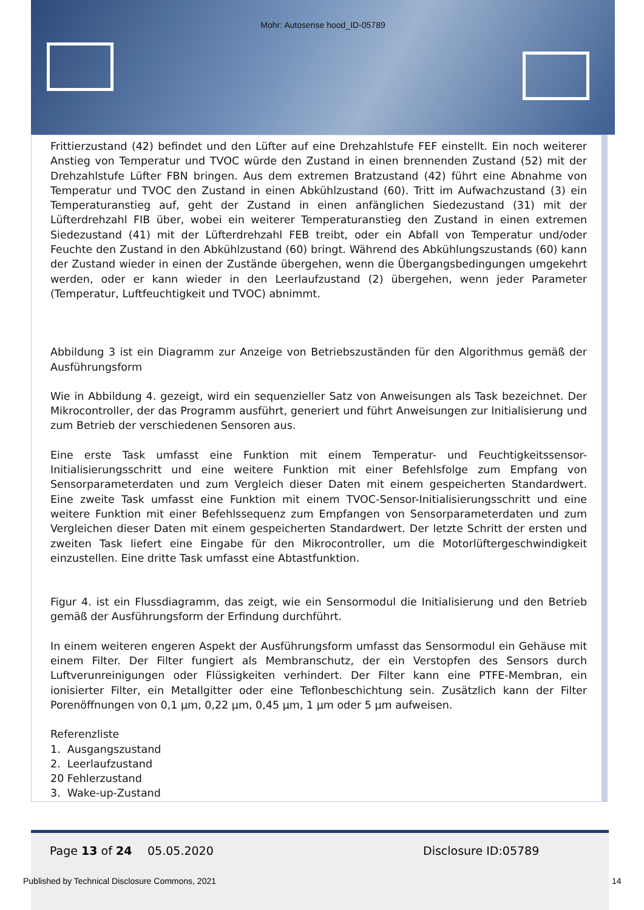Mohr: Autosense hood_ID-05789
Frittierzustand (42) befindet und den Lüfter auf eine Drehzahlstufe FEF einstellt. Ein noch weiterer Anstieg von Temperatur und TVOC würde den Zustand in einen brennenden Zustand (52) mit der Drehzahlstufe Lüfter FBN bringen. Aus dem extremen Bratzustand (42) führt eine Abnahme von Temperatur und TVOC den Zustand in einen Abkühlzustand (60). Tritt im Aufwachzustand (3) ein Temperaturanstieg auf, geht der Zustand in einen anfänglichen Siedezustand (31) mit der Lüfterdrehzahl FIB über, wobei ein weiterer Temperaturanstieg den Zustand in einen extremen Siedezustand (41) mit der Lüfterdrehzahl FEB treibt, oder ein Abfall von Temperatur und/oder Feuchte den Zustand in den Abkühlzustand (60) bringt. Während des Abkühlungszustands (60) kann der Zustand wieder in einen der Zustände übergehen, wenn die Übergangsbedingungen umgekehrt werden, oder er kann wieder in den Leerlaufzustand (2) übergehen, wenn jeder Parameter (Temperatur, Luftfeuchtigkeit und TVOC) abnimmt.
Abbildung 3 ist ein Diagramm zur Anzeige von Betriebszuständen für den Algorithmus gemäß der Ausführungsform
Wie in Abbildung 4. gezeigt, wird ein sequenzieller Satz von Anweisungen als Task bezeichnet. Der Mikrocontroller, der das Programm ausführt, generiert und führt Anweisungen zur Initialisierung und zum Betrieb der verschiedenen Sensoren aus.
Eine erste Task umfasst eine Funktion mit einem Temperatur- und Feuchtigkeitssensor-Initialisierungsschritt und eine weitere Funktion mit einer Befehlsfolge zum Empfang von Sensorparameterdaten und zum Vergleich dieser Daten mit einem gespeicherten Standardwert. Eine zweite Task umfasst eine Funktion mit einem TVOC-Sensor-Initialisierungsschritt und eine weitere Funktion mit einer Befehlssequenz zum Empfangen von Sensorparameterdaten und zum Vergleichen dieser Daten mit einem gespeicherten Standardwert. Der letzte Schritt der ersten und zweiten Task liefert eine Eingabe für den Mikrocontroller, um die Motorlüftergeschwindigkeit einzustellen. Eine dritte Task umfasst eine Abtastfunktion.
Figur 4. ist ein Flussdiagramm, das zeigt, wie ein Sensormodul die Initialisierung und den Betrieb gemäß der Ausführungsform der Erfindung durchführt.
In einem weiteren engeren Aspekt der Ausführungsform umfasst das Sensormodul ein Gehäuse mit einem Filter. Der Filter fungiert als Membranschutz, der ein Verstopfen des Sensors durch Luftverunreinigungen oder Flüssigkeiten verhindert. Der Filter kann eine PTFE-Membran, ein ionisierter Filter, ein Metallgitter oder eine Teflonbeschichtung sein. Zusätzlich kann der Filter Porenöffnungen von 0,1 µm, 0,22 µm, 0,45 µm, 1 µm oder 5 µm aufweisen.
Referenzliste
1. Ausgangszustand
2. Leerlaufzustand
20 Fehlerzustand
3. Wake-up-Zustand
Page 13 of 24 05.05.2020 Disclosure ID:05789
Published by Technical Disclosure Commons, 2021
14